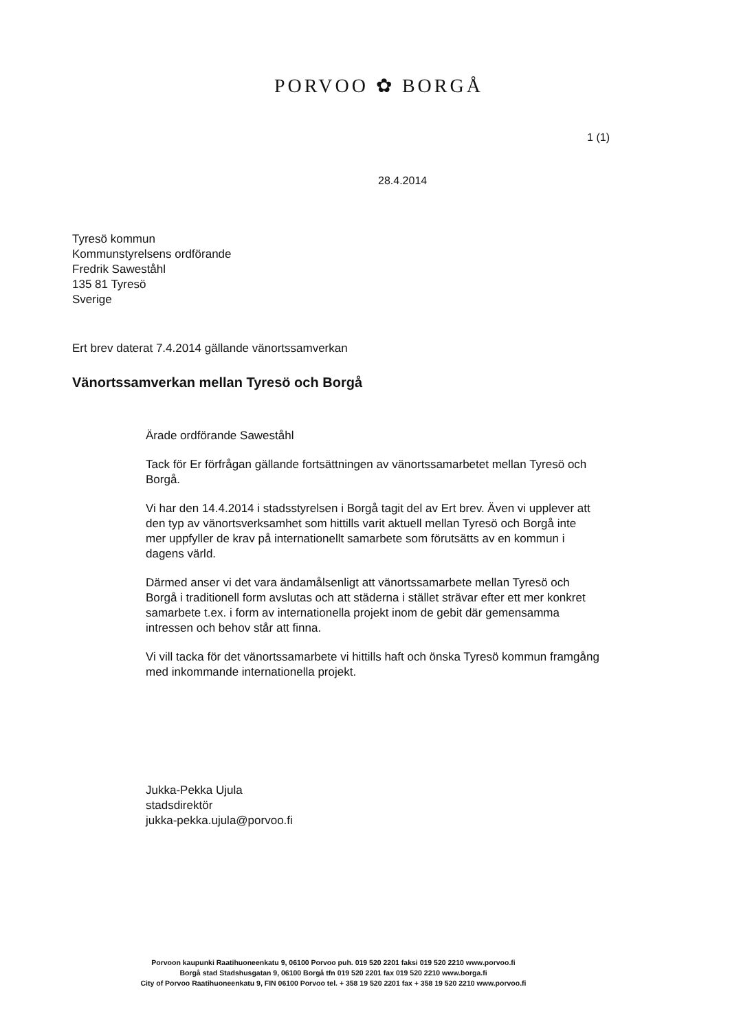PORVOO ✿ BORGÅ
1 (1)
28.4.2014
Tyresö kommun
Kommunstyrelsens ordförande
Fredrik Saweståhl
135 81 Tyresö
Sverige
Ert brev daterat 7.4.2014 gällande vänortssamverkan
Vänortssamverkan mellan Tyresö och Borgå
Ärade ordförande Saweståhl
Tack för Er förfrågan gällande fortsättningen av vänortssamarbetet mellan Tyresö och Borgå.
Vi har den 14.4.2014 i stadsstyrelsen i Borgå tagit del av Ert brev. Även vi upplever att den typ av vänortsverksamhet som hittills varit aktuell mellan Tyresö och Borgå inte mer uppfyller de krav på internationellt samarbete som förutsätts av en kommun i dagens värld.
Därmed anser vi det vara ändamålsenligt att vänortssamarbete mellan Tyresö och Borgå i traditionell form avslutas och att städerna i stället strävar efter ett mer konkret samarbete t.ex. i form av internationella projekt inom de gebit där gemensamma intressen och behov står att finna.
Vi vill tacka för det vänortssamarbete vi hittills haft och önska Tyresö kommun framgång med inkommande internationella projekt.
Jukka-Pekka Ujula
stadsdirektör
jukka-pekka.ujula@porvoo.fi
Porvoon kaupunki Raatihuoneenkatu 9, 06100 Porvoo puh. 019 520 2201 faksi 019 520 2210 www.porvoo.fi
Borgå stad Stadshusgatan 9, 06100 Borgå tfn 019 520 2201 fax 019 520 2210 www.borga.fi
City of Porvoo Raatihuoneenkatu 9, FIN 06100 Porvoo tel. + 358 19 520 2201 fax + 358 19 520 2210 www.porvoo.fi